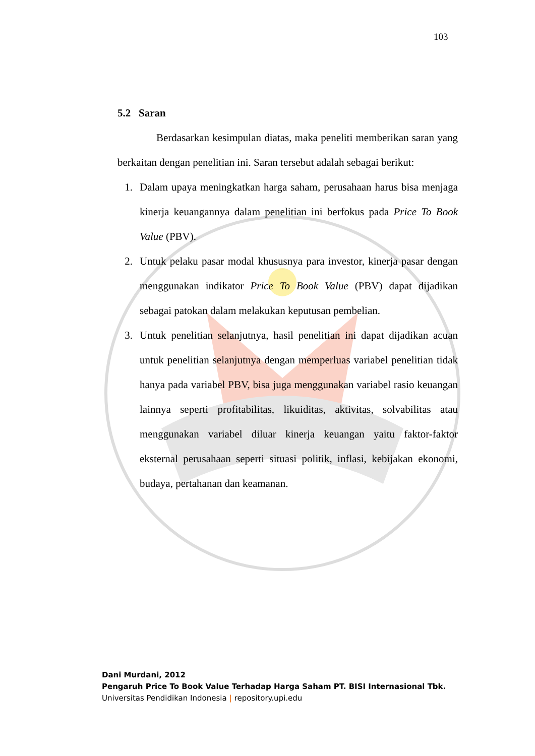103
5.2 Saran
Berdasarkan kesimpulan diatas, maka peneliti memberikan saran yang berkaitan dengan penelitian ini. Saran tersebut adalah sebagai berikut:
1. Dalam upaya meningkatkan harga saham, perusahaan harus bisa menjaga kinerja keuangannya dalam penelitian ini berfokus pada Price To Book Value (PBV).
2. Untuk pelaku pasar modal khususnya para investor, kinerja pasar dengan menggunakan indikator Price To Book Value (PBV) dapat dijadikan sebagai patokan dalam melakukan keputusan pembelian.
3. Untuk penelitian selanjutnya, hasil penelitian ini dapat dijadikan acuan untuk penelitian selanjutnya dengan memperluas variabel penelitian tidak hanya pada variabel PBV, bisa juga menggunakan variabel rasio keuangan lainnya seperti profitabilitas, likuiditas, aktivitas, solvabilitas atau menggunakan variabel diluar kinerja keuangan yaitu faktor-faktor eksternal perusahaan seperti situasi politik, inflasi, kebijakan ekonomi, budaya, pertahanan dan keamanan.
Dani Murdani, 2012
Pengaruh Price To Book Value Terhadap Harga Saham PT. BISI Internasional Tbk.
Universitas Pendidikan Indonesia | repository.upi.edu